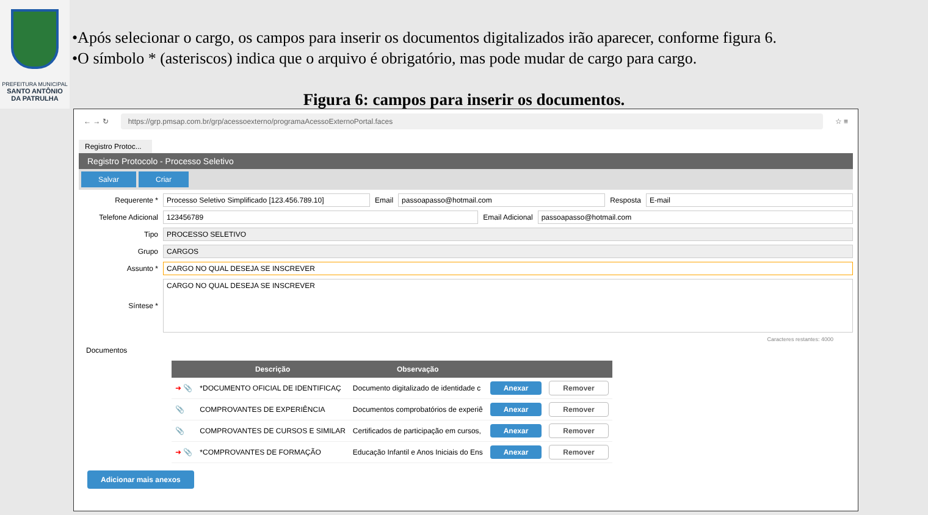PREFEITURA MUNICIPAL
SANTO ANTÔNIO
DA PATRULHA
•Após selecionar o cargo, os campos para inserir os documentos digitalizados irão aparecer, conforme figura 6.
•O símbolo * (asteriscos) indica que o arquivo é obrigatório, mas pode mudar de cargo para cargo.
Figura 6: campos para inserir os documentos.
← → ↻
https://grp.pmsap.com.br/grp/acessoexterno/programaAcessoExternoPortal.faces
☆ ≡
Registro Protoc...
Registro Protocolo - Processo Seletivo
Salvar Criar
Requerente * Processo Seletivo Simplificado [123.456.789.10] Email passoapasso@hotmail.com Resposta E-mail
Telefone Adicional 123456789 Email Adicional passoapasso@hotmail.com
Tipo PROCESSO SELETIVO
Grupo CARGOS
Assunto * CARGO NO QUAL DESEJA SE INSCREVER
Síntese * CARGO NO QUAL DESEJA SE INSCREVER
Caracteres restantes: 4000
Documentos
| | Descrição | Observação | | |
| --- | --- | --- | --- | --- |
| ➜ 📎 | *DOCUMENTO OFICIAL DE IDENTIFICAÇ | Documento digitalizado de identidade c | Anexar | Remover |
| 📎 | COMPROVANTES DE EXPERIÊNCIA | Documentos comprobatórios de experiê | Anexar | Remover |
| 📎 | COMPROVANTES DE CURSOS E SIMILAR | Certificados de participação em cursos, | Anexar | Remover |
| ➜ 📎 | *COMPROVANTES DE FORMAÇÃO | Educação Infantil e Anos Iniciais do Ens | Anexar | Remover |
Adicionar mais anexos